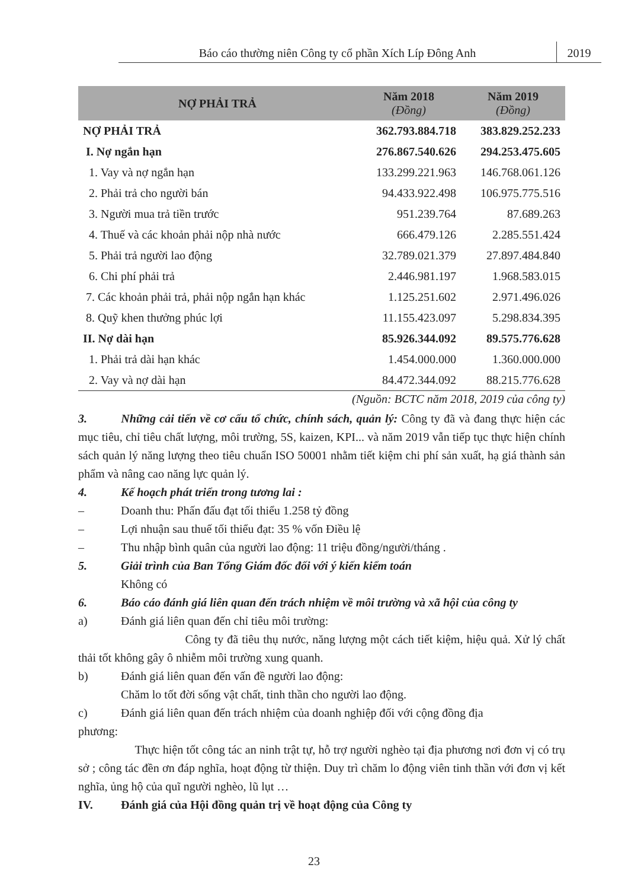Báo cáo thường niên Công ty cổ phần Xích Líp Đông Anh
2019
| NỢ PHẢI TRẢ | Năm 2018 (Đồng) | Năm 2019 (Đồng) |
| --- | --- | --- |
| NỢ PHẢI TRẢ | 362.793.884.718 | 383.829.252.233 |
| I. Nợ ngắn hạn | 276.867.540.626 | 294.253.475.605 |
| 1. Vay và nợ ngắn hạn | 133.299.221.963 | 146.768.061.126 |
| 2. Phải trả cho người bán | 94.433.922.498 | 106.975.775.516 |
| 3. Người mua trả tiền trước | 951.239.764 | 87.689.263 |
| 4. Thuế và các khoản phải nộp nhà nước | 666.479.126 | 2.285.551.424 |
| 5. Phải trả người lao động | 32.789.021.379 | 27.897.484.840 |
| 6. Chi phí phải trả | 2.446.981.197 | 1.968.583.015 |
| 7. Các khoản phải trả, phải nộp ngắn hạn khác | 1.125.251.602 | 2.971.496.026 |
| 8. Quỹ khen thưởng phúc lợi | 11.155.423.097 | 5.298.834.395 |
| II. Nợ dài hạn | 85.926.344.092 | 89.575.776.628 |
| 1. Phải trả dài hạn khác | 1.454.000.000 | 1.360.000.000 |
| 2. Vay và nợ dài hạn | 84.472.344.092 | 88.215.776.628 |
(Nguồn: BCTC năm 2018, 2019 của công ty)
3. Những cải tiến về cơ cấu tổ chức, chính sách, quản lý: Công ty đã và đang thực hiện các mục tiêu, chỉ tiêu chất lượng, môi trường, 5S, kaizen, KPI... và năm 2019 vẫn tiếp tục thực hiện chính sách quản lý năng lượng theo tiêu chuẩn ISO 50001 nhằm tiết kiệm chi phí sản xuất, hạ giá thành sản phẩm và nâng cao năng lực quản lý.
4. Kế hoạch phát triển trong tương lai :
– Doanh thu: Phấn đấu đạt tối thiểu 1.258 tỷ đồng
– Lợi nhuận sau thuế tối thiểu đạt: 35 % vốn Điều lệ
– Thu nhập bình quân của người lao động: 11 triệu đồng/người/tháng .
5. Giải trình của Ban Tổng Giám đốc đối với ý kiến kiểm toán
Không có
6. Báo cáo đánh giá liên quan đến trách nhiệm về môi trường và xã hội của công ty
a) Đánh giá liên quan đến chỉ tiêu môi trường:
Công ty đã tiêu thụ nước, năng lượng một cách tiết kiệm, hiệu quả. Xử lý chất thải tốt không gây ô nhiễm môi trường xung quanh.
b) Đánh giá liên quan đến vấn đề người lao động:
Chăm lo tốt đời sống vật chất, tinh thần cho người lao động.
c) Đánh giá liên quan đến trách nhiệm của doanh nghiệp đối với cộng đồng địa
phương:
Thực hiện tốt công tác an ninh trật tự, hỗ trợ người nghèo tại địa phương nơi đơn vị có trụ sở ; công tác đền ơn đáp nghĩa, hoạt động từ thiện. Duy trì chăm lo động viên tinh thần với đơn vị kết nghĩa, ủng hộ của quĩ người nghèo, lũ lụt …
IV. Đánh giá của Hội đồng quản trị về hoạt động của Công ty
23